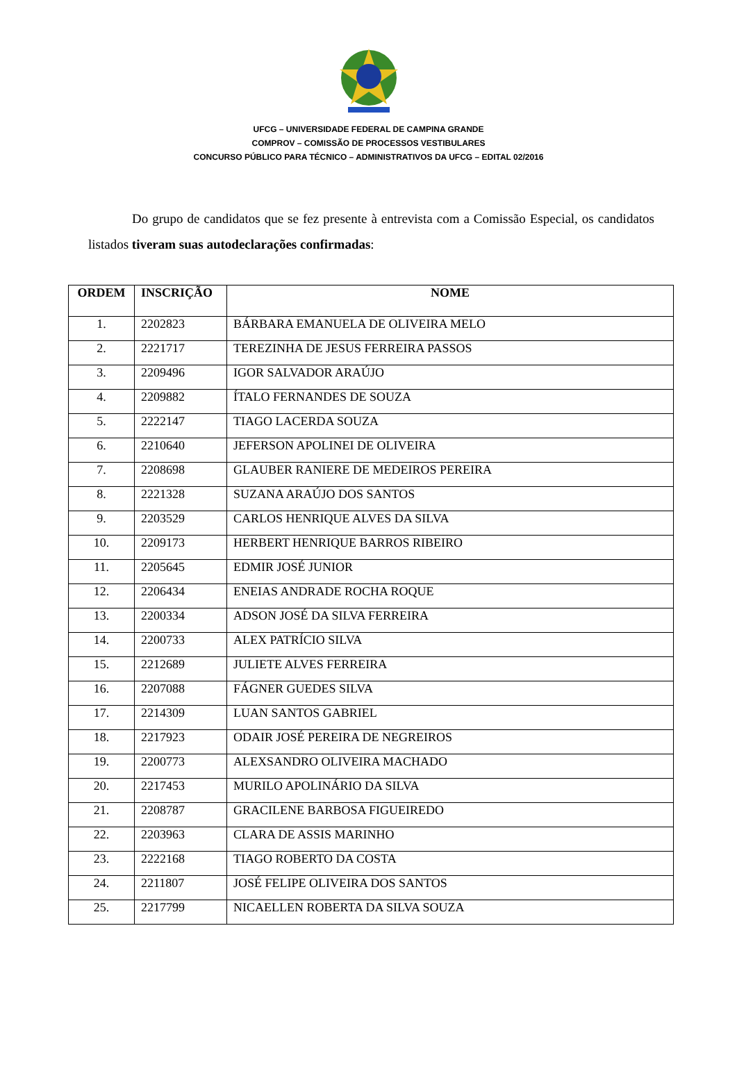UFCG – UNIVERSIDADE FEDERAL DE CAMPINA GRANDE
COMPROV – COMISSÃO DE PROCESSOS VESTIBULARES
CONCURSO PÚBLICO PARA TÉCNICO – ADMINISTRATIVOS DA UFCG – EDITAL 02/2016
Do grupo de candidatos que se fez presente à entrevista com a Comissão Especial, os candidatos listados tiveram suas autodeclarações confirmadas:
| ORDEM | INSCRIÇÃO | NOME |
| --- | --- | --- |
| 1. | 2202823 | BÁRBARA EMANUELA DE OLIVEIRA MELO |
| 2. | 2221717 | TEREZINHA DE JESUS FERREIRA PASSOS |
| 3. | 2209496 | IGOR SALVADOR ARAÚJO |
| 4. | 2209882 | ÍTALO FERNANDES DE SOUZA |
| 5. | 2222147 | TIAGO LACERDA SOUZA |
| 6. | 2210640 | JEFERSON APOLINEI DE OLIVEIRA |
| 7. | 2208698 | GLAUBER RANIERE DE MEDEIROS PEREIRA |
| 8. | 2221328 | SUZANA ARAÚJO DOS SANTOS |
| 9. | 2203529 | CARLOS HENRIQUE ALVES DA SILVA |
| 10. | 2209173 | HERBERT HENRIQUE BARROS RIBEIRO |
| 11. | 2205645 | EDMIR JOSÉ JUNIOR |
| 12. | 2206434 | ENEIAS ANDRADE ROCHA ROQUE |
| 13. | 2200334 | ADSON JOSÉ DA SILVA FERREIRA |
| 14. | 2200733 | ALEX PATRÍCIO SILVA |
| 15. | 2212689 | JULIETE ALVES FERREIRA |
| 16. | 2207088 | FÁGNER GUEDES SILVA |
| 17. | 2214309 | LUAN SANTOS GABRIEL |
| 18. | 2217923 | ODAIR JOSÉ PEREIRA DE NEGREIROS |
| 19. | 2200773 | ALEXSANDRO OLIVEIRA MACHADO |
| 20. | 2217453 | MURILO APOLINÁRIO DA SILVA |
| 21. | 2208787 | GRACILENE BARBOSA FIGUEIREDO |
| 22. | 2203963 | CLARA DE ASSIS MARINHO |
| 23. | 2222168 | TIAGO ROBERTO DA COSTA |
| 24. | 2211807 | JOSÉ FELIPE OLIVEIRA DOS SANTOS |
| 25. | 2217799 | NICAELLEN ROBERTA DA SILVA SOUZA |